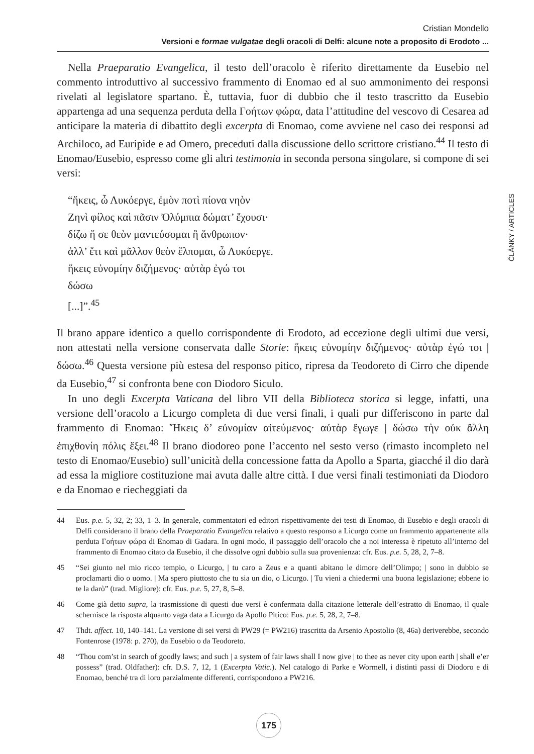Cristian Mondello
Versioni e formae vulgatae degli oracoli di Delfi: alcune note a proposito di Erodoto ...
ČLÁNKY / ARTICLES
Nella Praeparatio Evangelica, il testo dell’oracolo è riferito direttamente da Eusebio nel commento introduttivo al successivo frammento di Enomao ed al suo ammonimento dei responsi rivelati al legislatore spartano. È, tuttavia, fuor di dubbio che il testo trascritto da Eusebio appartenga ad una sequenza perduta della Γοήτων φώρα, data l’attitudine del vescovo di Cesarea ad anticipare la materia di dibattito degli excerpta di Enomao, come avviene nel caso dei responsi ad Archiloco, ad Euripide e ad Omero, preceduti dalla discussione dello scrittore cristiano.<sup>44</sup> Il testo di Enomao/Eusebio, espresso come gli altri testimonia in seconda persona singolare, si compone di sei versi:
“ἥκεις, ὦ Λυκόεργε, ἐμὸν ποτὶ πίονα νηὸν
Ζηνὶ φίλος καὶ πᾶσιν Ὀλύμπια δώματ’ ἔχουσι·
δίζω ἤ σε θεὸν μαντεύσομαι ἢ ἄνθρωπον·
ἀλλ’ ἔτι καὶ μᾶλλον θεὸν ἔλπομαι, ὦ Λυκόεργε.
ἥκεις εὐνομίην διζήμενος· αὐτὰρ ἐγώ τοι
δώσω
[...]”.<sup>45</sup>
Il brano appare identico a quello corrispondente di Erodoto, ad eccezione degli ultimi due versi, non attestati nella versione conservata dalle Storie: ἥκεις εὐνομίην διζήμενος· αὐτὰρ ἐγώ τοι | δώσω.<sup>46</sup> Questa versione più estesa del responso pitico, ripresa da Teodoreto di Cirro che dipende da Eusebio,<sup>47</sup> si confronta bene con Diodoro Siculo.
In uno degli Excerpta Vaticana del libro VII della Biblioteca storica si legge, infatti, una versione dell’oracolo a Licurgo completa di due versi finali, i quali pur differiscono in parte dal frammento di Enomao: Ἥκεις δ’ εὐνομίαν αἰτεύμενος· αὐτὰρ ἔγωγε | δώσω τὴν οὐκ ἄλλη ἐπιχθονίη πόλις ἕξει.<sup>48</sup> Il brano diodoreo pone l’accento nel sesto verso (rimasto incompleto nel testo di Enomao/Eusebio) sull’unicità della concessione fatta da Apollo a Sparta, giacché il dio darà ad essa la migliore costituzione mai avuta dalle altre città. I due versi finali testimoniati da Diodoro e da Enomao e riecheggiati da
44 Eus. p.e. 5, 32, 2; 33, 1–3. In generale, commentatori ed editori rispettivamente dei testi di Enomao, di Eusebio e degli oracoli di Delfi considerano il brano della Praeparatio Evangelica relativo a questo responso a Licurgo come un frammento appartenente alla perduta Γοήτων φώρα di Enomao di Gadara. In ogni modo, il passaggio dell’oracolo che a noi interessa è ripetuto all’interno del frammento di Enomao citato da Eusebio, il che dissolve ogni dubbio sulla sua provenienza: cfr. Eus. p.e. 5, 28, 2, 7–8.
45 “Sei giunto nel mio ricco tempio, o Licurgo, | tu caro a Zeus e a quanti abitano le dimore dell’Olimpo; | sono in dubbio se proclamarti dio o uomo. | Ma spero piuttosto che tu sia un dio, o Licurgo. | Tu vieni a chiedermi una buona legislazione; ebbene io te la darò” (trad. Migliore): cfr. Eus. p.e. 5, 27, 8, 5–8.
46 Come già detto supra, la trasmissione di questi due versi è confermata dalla citazione letterale dell’estratto di Enomao, il quale schernisce la risposta alquanto vaga data a Licurgo da Apollo Pitico: Eus. p.e. 5, 28, 2, 7–8.
47 Thdt. affect. 10, 140–141. La versione di sei versi di PW29 (= PW216) trascritta da Arsenio Apostolio (8, 46a) deriverebbe, secondo Fontenrose (1978: p. 270), da Eusebio o da Teodoreto.
48 “Thou com’st in search of goodly laws; and such | a system of fair laws shall I now give | to thee as never city upon earth | shall e’er possess” (trad. Oldfather): cfr. D.S. 7, 12, 1 (Excerpta Vatic.). Nel catalogo di Parke e Wormell, i distinti passi di Diodoro e di Enomao, benché tra di loro parzialmente differenti, corrispondono a PW216.
175